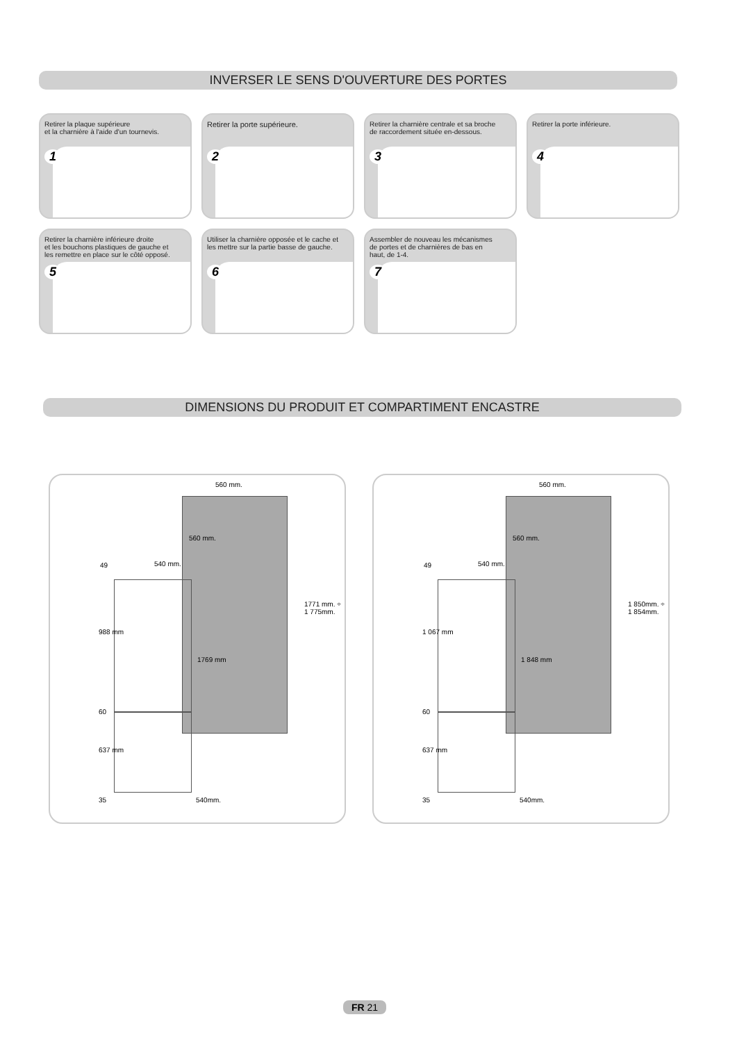INVERSER LE SENS D'OUVERTURE DES PORTES
Retirer la plaque supérieure
et la charnière à l'aide d'un tournevis.
1
Retirer la porte supérieure.
2
Retirer la charnière centrale et sa broche
de raccordement située en-dessous.
3
Retirer la porte inférieure.
4
Retirer la charnière inférieure droite
et les bouchons plastiques de gauche et
les remettre en place sur le côté opposé.
5
Utiliser la charnière opposée et le cache et
les mettre sur la partie basse de gauche.
6
Assembler de nouveau les mécanismes
de portes et de charnières de bas en
haut, de 1-4.
7
DIMENSIONS DU PRODUIT ET COMPARTIMENT ENCASTRE
560 mm.
540 mm. 49
988 mm
1769 mm
1771 mm. ÷ 1 775mm.
60
637 mm
35 540mm.
560 mm.
560 mm.
540 mm. 49
1 067 mm
1 848 mm
1 850mm. ÷ 1 854mm.
60
637 mm
35 540mm.
560 mm.
FR 21